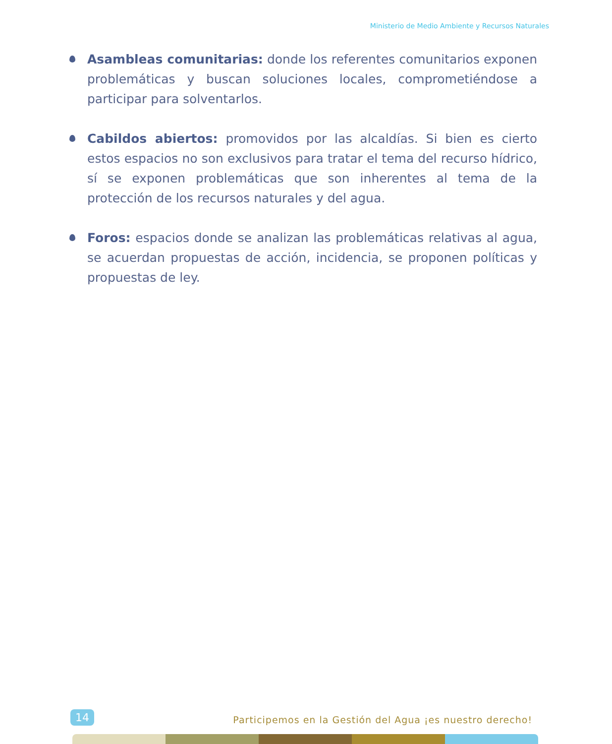Ministerio de Medio Ambiente y Recursos Naturales
Asambleas comunitarias: donde los referentes comunitarios exponen problemáticas y buscan soluciones locales, comprometiéndose a participar para solventarlos.
Cabildos abiertos: promovidos por las alcaldías. Si bien es cierto estos espacios no son exclusivos para tratar el tema del recurso hídrico, sí se exponen problemáticas que son inherentes al tema de la protección de los recursos naturales y del agua.
Foros: espacios donde se analizan las problemáticas relativas al agua, se acuerdan propuestas de acción, incidencia, se proponen políticas y propuestas de ley.
14
Participemos en la Gestión del Agua ¡es nuestro derecho!